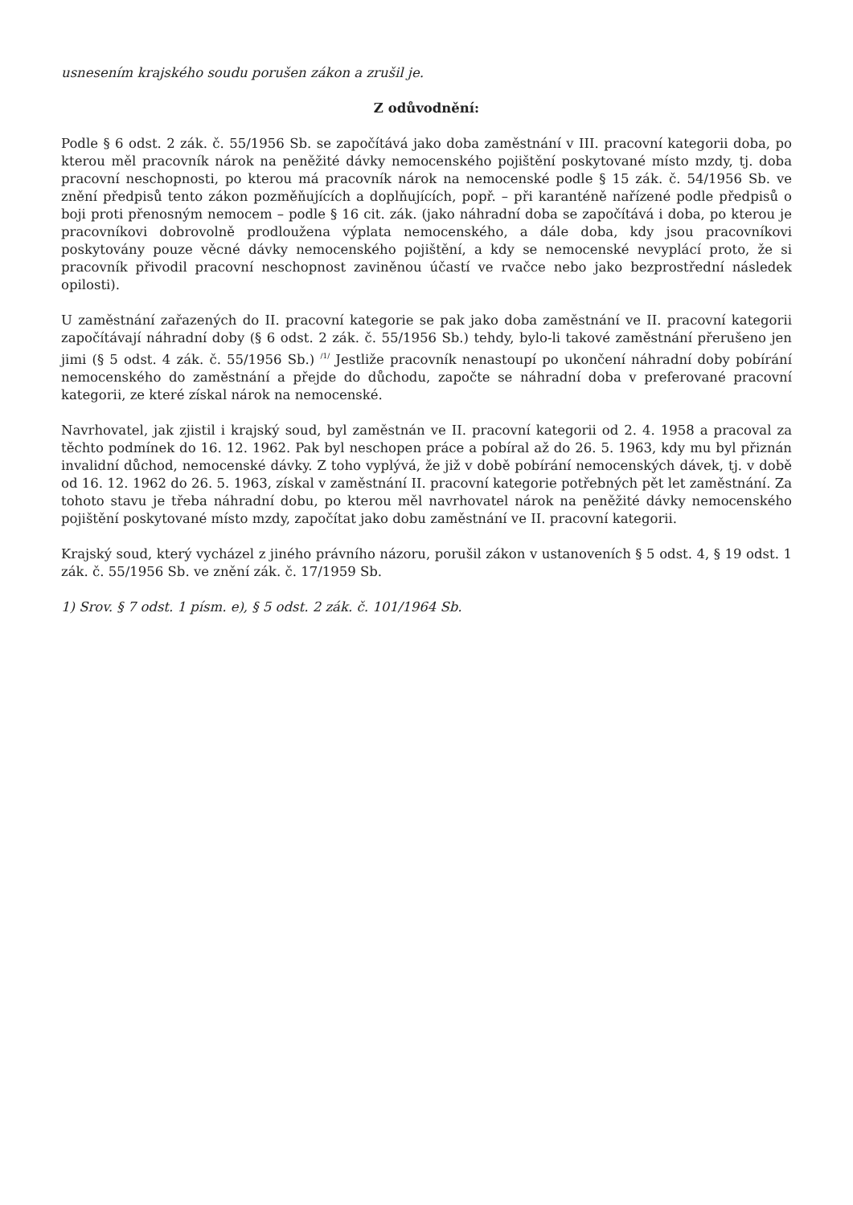usnesením krajského soudu porušen zákon a zrušil je.
Z odůvodnění:
Podle § 6 odst. 2 zák. č. 55/1956 Sb. se započítává jako doba zaměstnání v III. pracovní kategorii doba, po kterou měl pracovník nárok na peněžité dávky nemocenského pojištění poskytované místo mzdy, tj. doba pracovní neschopnosti, po kterou má pracovník nárok na nemocenské podle § 15 zák. č. 54/1956 Sb. ve znění předpisů tento zákon pozměňujících a doplňujících, popř. – při karanténě nařízené podle předpisů o boji proti přenosným nemocem – podle § 16 cit. zák. (jako náhradní doba se započítává i doba, po kterou je pracovníkovi dobrovolně prodloužena výplata nemocenského, a dále doba, kdy jsou pracovníkovi poskytovány pouze věcné dávky nemocenského pojištění, a kdy se nemocenské nevyplácí proto, že si pracovník přivodil pracovní neschopnost zaviněnou účastí ve rvačce nebo jako bezprostřední následek opilosti).
U zaměstnání zařazených do II. pracovní kategorie se pak jako doba zaměstnání ve II. pracovní kategorii započítávají náhradní doby (§ 6 odst. 2 zák. č. 55/1956 Sb.) tehdy, bylo-li takové zaměstnání přerušeno jen jimi (§ 5 odst. 4 zák. č. 55/1956 Sb.) <sup>/1/</sup> Jestliže pracovník nenastoupí po ukončení náhradní doby pobírání nemocenského do zaměstnání a přejde do důchodu, započte se náhradní doba v preferované pracovní kategorii, ze které získal nárok na nemocenské.
Navrhovatel, jak zjistil i krajský soud, byl zaměstnán ve II. pracovní kategorii od 2. 4. 1958 a pracoval za těchto podmínek do 16. 12. 1962. Pak byl neschopen práce a pobíral až do 26. 5. 1963, kdy mu byl přiznán invalidní důchod, nemocenské dávky. Z toho vyplývá, že již v době pobírání nemocenských dávek, tj. v době od 16. 12. 1962 do 26. 5. 1963, získal v zaměstnání II. pracovní kategorie potřebných pět let zaměstnání. Za tohoto stavu je třeba náhradní dobu, po kterou měl navrhovatel nárok na peněžité dávky nemocenského pojištění poskytované místo mzdy, započítat jako dobu zaměstnání ve II. pracovní kategorii.
Krajský soud, který vycházel z jiného právního názoru, porušil zákon v ustanoveních § 5 odst. 4, § 19 odst. 1 zák. č. 55/1956 Sb. ve znění zák. č. 17/1959 Sb.
1) Srov. § 7 odst. 1 písm. e), § 5 odst. 2 zák. č. 101/1964 Sb.